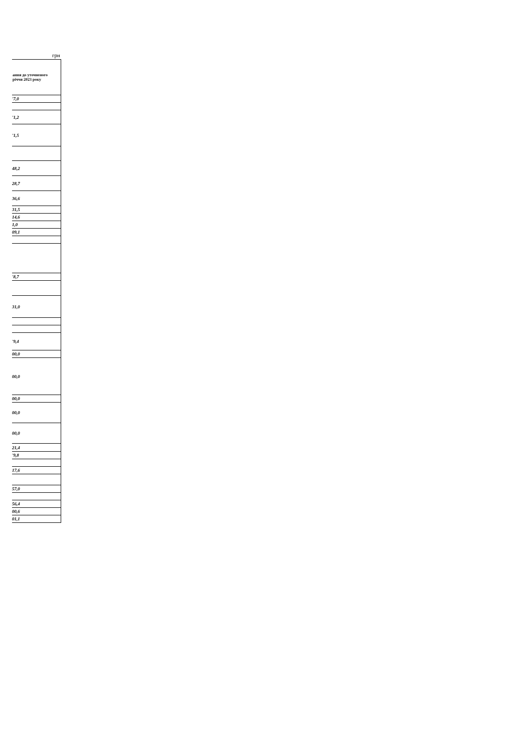грн
| ання до уточненого річчя 2023 року |
| --- |
| '7,0 |
| '1,2 |
| '1,5 |
| 48,2 |
| 28,7 |
| 36,6 |
| 31,5 |
| 14,6 |
| 1,0 |
| 09,1 |
| '8,7 |
| 31,0 |
| '9,4 |
| 00,0 |
| 00,0 |
| 00,0 |
| 00,0 |
| 00,0 |
| 21,4 |
| '9,8 |
| 17,6 |
| 57,0 |
| 56,4 |
| 00,6 |
| 01,1 |